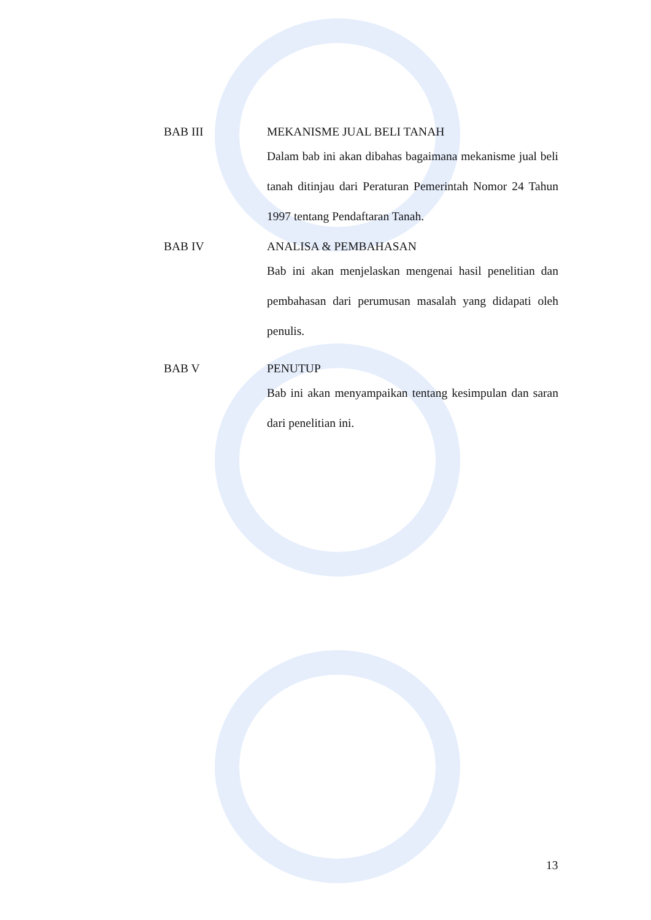BAB III MEKANISME JUAL BELI TANAH
Dalam bab ini akan dibahas bagaimana mekanisme jual beli tanah ditinjau dari Peraturan Pemerintah Nomor 24 Tahun 1997 tentang Pendaftaran Tanah.
BAB IV ANALISA & PEMBAHASAN
Bab ini akan menjelaskan mengenai hasil penelitian dan pembahasan dari perumusan masalah yang didapati oleh penulis.
BAB V PENUTUP
Bab ini akan menyampaikan tentang kesimpulan dan saran dari penelitian ini.
13